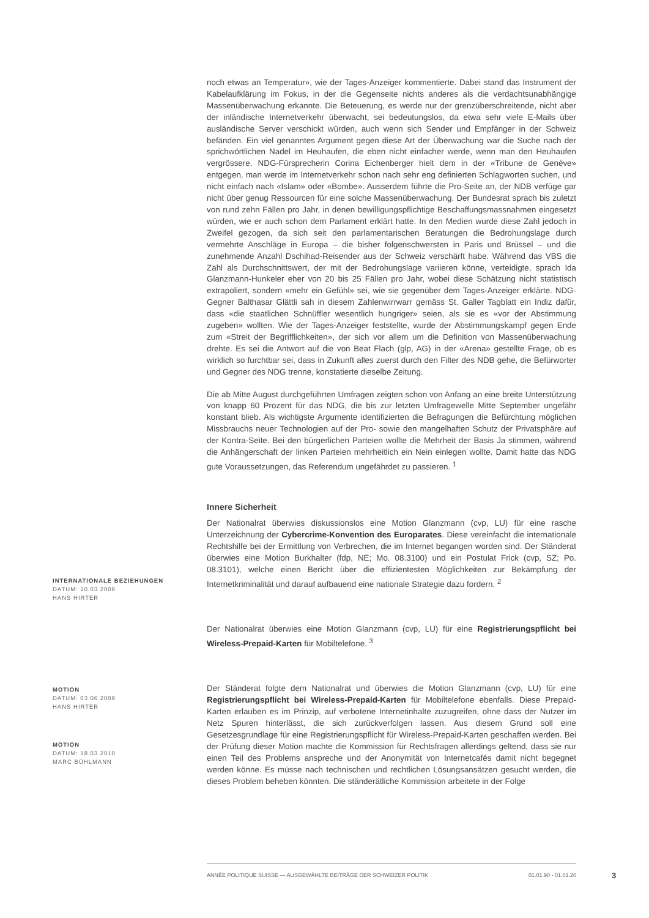noch etwas an Temperatur», wie der Tages-Anzeiger kommentierte. Dabei stand das Instrument der Kabelaufklärung im Fokus, in der die Gegenseite nichts anderes als die verdachtsunabhängige Massenüberwachung erkannte. Die Beteuerung, es werde nur der grenzüberschreitende, nicht aber der inländische Internetverkehr überwacht, sei bedeutungslos, da etwa sehr viele E-Mails über ausländische Server verschickt würden, auch wenn sich Sender und Empfänger in der Schweiz befänden. Ein viel genanntes Argument gegen diese Art der Überwachung war die Suche nach der sprichwörtlichen Nadel im Heuhaufen, die eben nicht einfacher werde, wenn man den Heuhaufen vergrössere. NDG-Fürsprecherin Corina Eichenberger hielt dem in der «Tribune de Genève» entgegen, man werde im Internetverkehr schon nach sehr eng definierten Schlagworten suchen, und nicht einfach nach «Islam» oder «Bombe». Ausserdem führte die Pro-Seite an, der NDB verfüge gar nicht über genug Ressourcen für eine solche Massenüberwachung. Der Bundesrat sprach bis zuletzt von rund zehn Fällen pro Jahr, in denen bewilligungspflichtige Beschaffungsmassnahmen eingesetzt würden, wie er auch schon dem Parlament erklärt hatte. In den Medien wurde diese Zahl jedoch in Zweifel gezogen, da sich seit den parlamentarischen Beratungen die Bedrohungslage durch vermehrte Anschläge in Europa – die bisher folgenschwersten in Paris und Brüssel – und die zunehmende Anzahl Dschihad-Reisender aus der Schweiz verschärft habe. Während das VBS die Zahl als Durchschnittswert, der mit der Bedrohungslage variieren könne, verteidigte, sprach Ida Glanzmann-Hunkeler eher von 20 bis 25 Fällen pro Jahr, wobei diese Schätzung nicht statistisch extrapoliert, sondern «mehr ein Gefühl» sei, wie sie gegenüber dem Tages-Anzeiger erklärte. NDG-Gegner Balthasar Glättli sah in diesem Zahlenwirrwarr gemäss St. Galler Tagblatt ein Indiz dafür, dass «die staatlichen Schnüffler wesentlich hungriger» seien, als sie es «vor der Abstimmung zugeben» wollten. Wie der Tages-Anzeiger feststellte, wurde der Abstimmungskampf gegen Ende zum «Streit der Begrifflichkeiten», der sich vor allem um die Definition von Massenüberwachung drehte. Es sei die Antwort auf die von Beat Flach (glp, AG) in der «Arena» gestellte Frage, ob es wirklich so furchtbar sei, dass in Zukunft alles zuerst durch den Filter des NDB gehe, die Befürworter und Gegner des NDG trenne, konstatierte dieselbe Zeitung.
Die ab Mitte August durchgeführten Umfragen zeigten schon von Anfang an eine breite Unterstützung von knapp 60 Prozent für das NDG, die bis zur letzten Umfragewelle Mitte September ungefähr konstant blieb. Als wichtigste Argumente identifizierten die Befragungen die Befürchtung möglichen Missbrauchs neuer Technologien auf der Pro- sowie den mangelhaften Schutz der Privatsphäre auf der Kontra-Seite. Bei den bürgerlichen Parteien wollte die Mehrheit der Basis Ja stimmen, während die Anhängerschaft der linken Parteien mehrheitlich ein Nein einlegen wollte. Damit hatte das NDG gute Voraussetzungen, das Referendum ungefährdet zu passieren. <sup>1</sup>
Innere Sicherheit
Der Nationalrat überwies diskussionslos eine Motion Glanzmann (cvp, LU) für eine rasche Unterzeichnung der Cybercrime-Konvention des Europarates. Diese vereinfacht die internationale Rechtshilfe bei der Ermittlung von Verbrechen, die im Internet begangen worden sind. Der Ständerat überwies eine Motion Burkhalter (fdp, NE; Mo. 08.3100) und ein Postulat Frick (cvp, SZ; Po. 08.3101), welche einen Bericht über die effizientesten Möglichkeiten zur Bekämpfung der Internetkriminalität und darauf aufbauend eine nationale Strategie dazu fordern. <sup>2</sup>
Der Nationalrat überwies eine Motion Glanzmann (cvp, LU) für eine Registrierungspflicht bei Wireless-Prepaid-Karten für Mobiltelefone. <sup>3</sup>
Der Ständerat folgte dem Nationalrat und überwies die Motion Glanzmann (cvp, LU) für eine Registrierungspflicht bei Wireless-Prepaid-Karten für Mobiltelefone ebenfalls. Diese Prepaid-Karten erlauben es im Prinzip, auf verbotene Internetinhalte zuzugreifen, ohne dass der Nutzer im Netz Spuren hinterlässt, die sich zurückverfolgen lassen. Aus diesem Grund soll eine Gesetzesgrundlage für eine Registrierungspflicht für Wireless-Prepaid-Karten geschaffen werden. Bei der Prüfung dieser Motion machte die Kommission für Rechtsfragen allerdings geltend, dass sie nur einen Teil des Problems anspreche und der Anonymität von Internetcafés damit nicht begegnet werden könne. Es müsse nach technischen und rechtlichen Lösungsansätzen gesucht werden, die dieses Problem beheben könnten. Die ständerätliche Kommission arbeitete in der Folge
INTERNATIONALE BEZIEHUNGEN
DATUM: 20.03.2008
HANS HIRTER
MOTION
DATUM: 03.06.2009
HANS HIRTER
MOTION
DATUM: 18.03.2010
MARC BÜHLMANN
ANNÉE POLITIQUE SUISSE — AUSGEWÄHLTE BEITRÄGE DER SCHWEIZER POLITIK 01.01.90 - 01.01.20
3